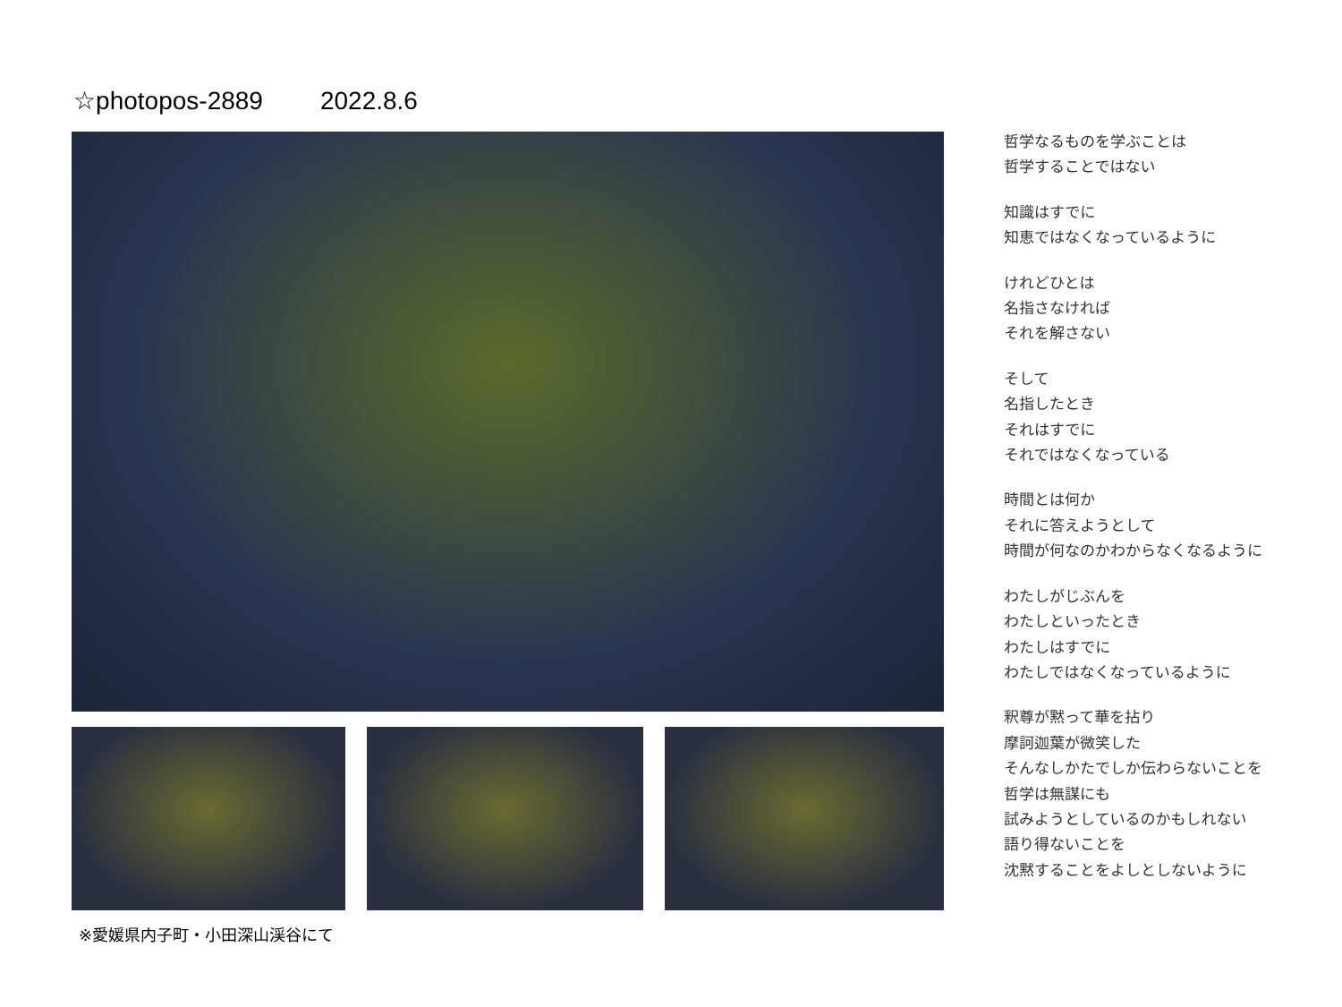☆photopos-2889 2022.8.6
※愛媛県内子町・小田深山渓谷にて
哲学なるものを学ぶことは
哲学することではない
知識はすでに
知恵ではなくなっているように
けれどひとは
名指さなければ
それを解さない
そして
名指したとき
それはすでに
それではなくなっている
時間とは何か
それに答えようとして
時間が何なのかわからなくなるように
わたしがじぶんを
わたしといったとき
わたしはすでに
わたしではなくなっているように
釈尊が黙って華を拈り
摩訶迦葉が微笑した
そんなしかたでしか伝わらないことを
哲学は無謀にも
試みようとしているのかもしれない
語り得ないことを
沈黙することをよしとしないように